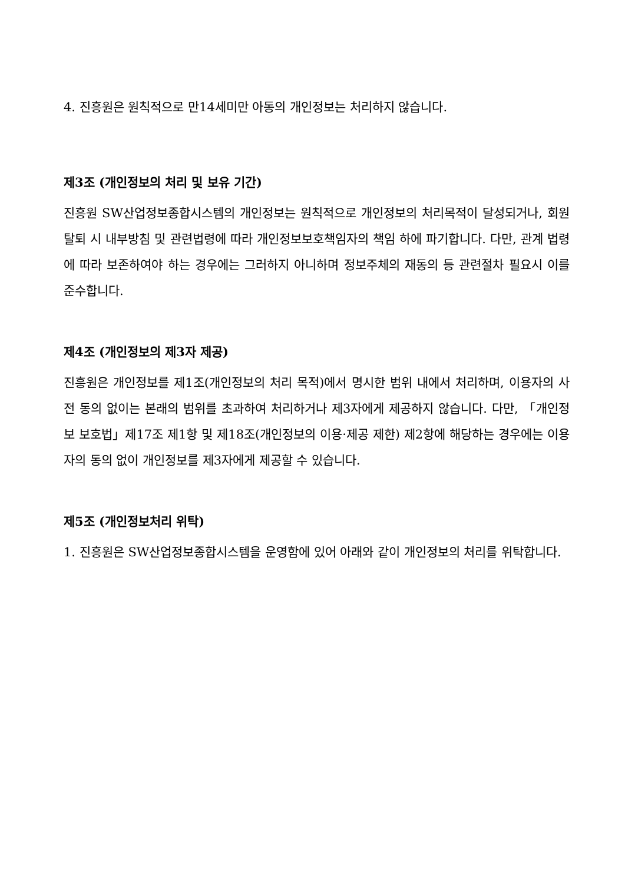4. 진흥원은 원칙적으로 만14세미만 아동의 개인정보는 처리하지 않습니다.
제3조 (개인정보의 처리 및 보유 기간)
진흥원 SW산업정보종합시스템의 개인정보는 원칙적으로 개인정보의 처리목적이 달성되거나, 회원탈퇴 시 내부방침 및 관련법령에 따라 개인정보보호책임자의 책임 하에 파기합니다. 다만, 관계 법령에 따라 보존하여야 하는 경우에는 그러하지 아니하며 정보주체의 재동의 등 관련절차 필요시 이를 준수합니다.
제4조 (개인정보의 제3자 제공)
진흥원은 개인정보를 제1조(개인정보의 처리 목적)에서 명시한 범위 내에서 처리하며, 이용자의 사전 동의 없이는 본래의 범위를 초과하여 처리하거나 제3자에게 제공하지 않습니다. 다만, 「개인정보 보호법」제17조 제1항 및 제18조(개인정보의 이용·제공 제한) 제2항에 해당하는 경우에는 이용자의 동의 없이 개인정보를 제3자에게 제공할 수 있습니다.
제5조 (개인정보처리 위탁)
1. 진흥원은 SW산업정보종합시스템을 운영함에 있어 아래와 같이 개인정보의 처리를 위탁합니다.